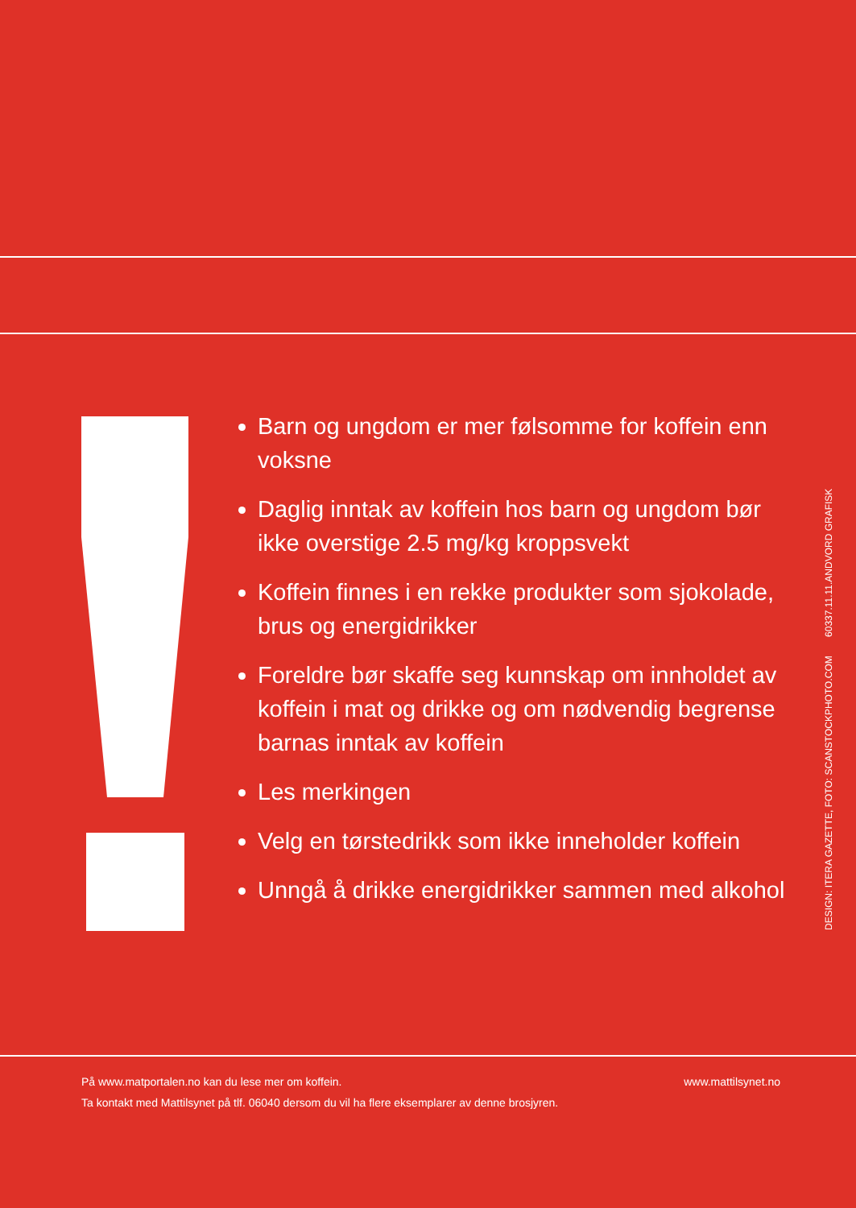Barn og ungdom er mer følsomme for koffein enn voksne
Daglig inntak av koffein hos barn og ungdom bør ikke overstige 2.5 mg/kg kroppsvekt
Koffein finnes i en rekke produkter som sjokolade, brus og energidrikker
Foreldre bør skaffe seg kunnskap om innholdet av koffein i mat og drikke og om nødvendig begrense barnas inntak av koffein
Les merkingen
Velg en tørstedrikk som ikke inneholder koffein
Unngå å drikke energidrikker sammen med alkohol
DESIGN: ITERA GAZETTE, FOTO: SCANSTOCKPHOTO.COM 60337.11.11.ANDVORD GRAFISK
www.mattilsynet.no På www.matportalen.no kan du lese mer om koffein.
Ta kontakt med Mattilsynet på tlf. 06040 dersom du vil ha flere eksemplarer av denne brosjyren.